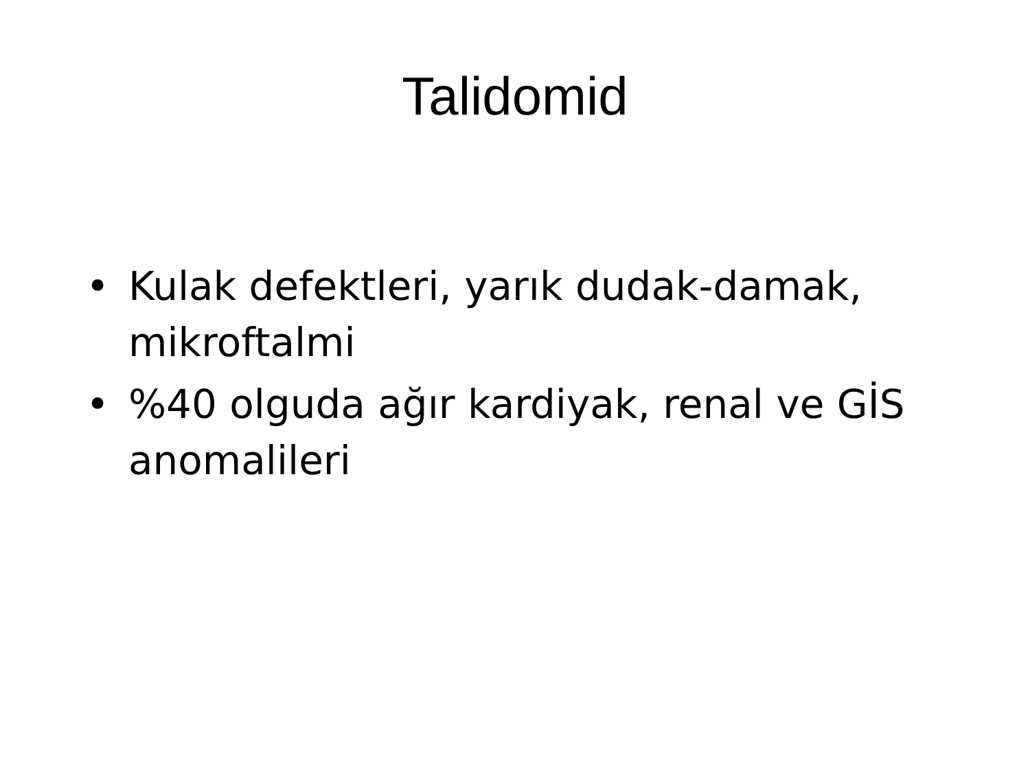Talidomid
• Kulak defektleri, yarık dudak-damak, mikroftalmi
•%40 olguda ağır kardiyak, renal ve GİS anomalileri